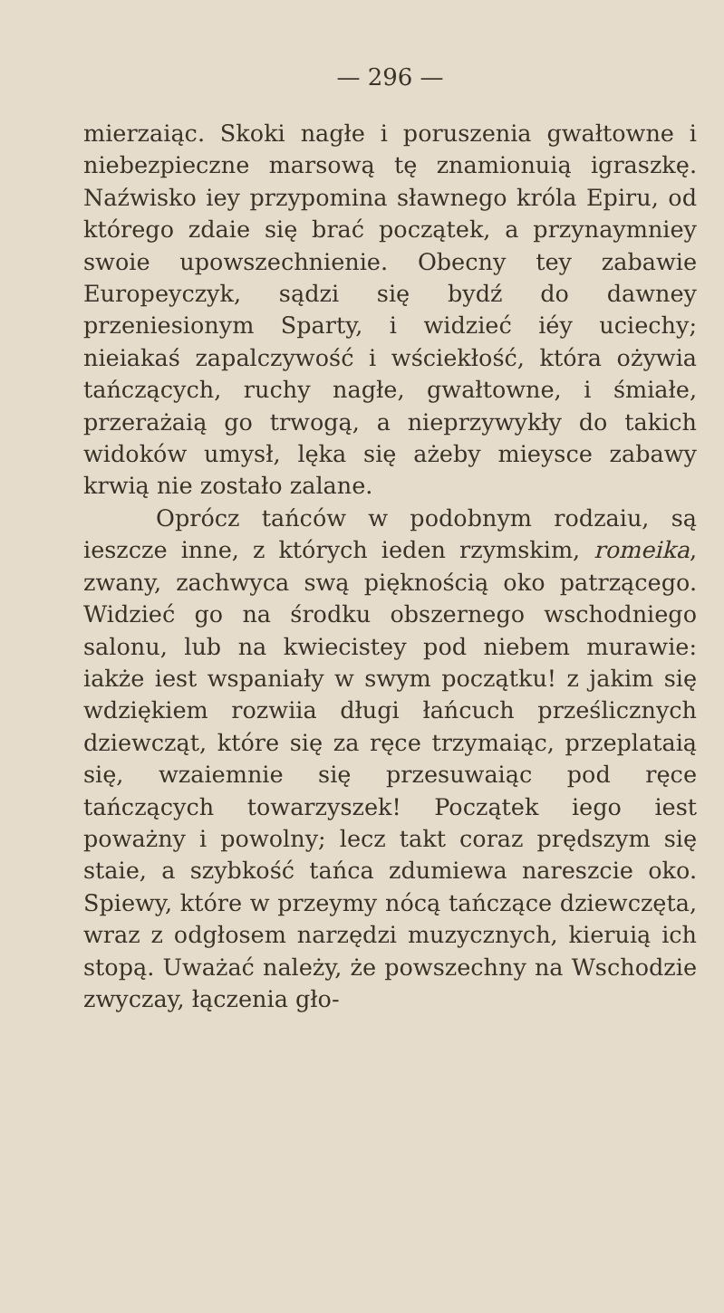— 296 —
mierzaiąc. Skoki nagłe i poruszenia gwałtowne i niebezpieczne marsową tę znamionuią igraszkę. Naźwisko iey przypomina sławnego króla Epiru, od którego zdaie się brać początek, a przynaymniey swoie upowszechnienie. Obecny tey zabawie Europeyczyk, sądzi się bydź do dawney przeniesionym Sparty, i widzieć iéy uciechy; nieiakaś zapalczywość i wściekłość, która ożywia tańczących, ruchy nagłe, gwałtowne, i śmiałe, przerażaią go trwogą, a nieprzywykły do takich widoków umysł, lęka się ażeby mieysce zabawy krwią nie zostało zalane.
Oprócz tańców w podobnym rodzaiu, są ieszcze inne, z których ieden rzymskim, romeika, zwany, zachwyca swą pięknością oko patrzącego. Widzieć go na środku obszernego wschodniego salonu, lub na kwiecistey pod niebem murawie: iakże iest wspaniały w swym początku! z jakim się wdziękiem rozwiia długi łańcuch prześlicznych dziewcząt, które się za ręce trzymaiąc, przeplataią się, wzaiemnie się przesuwaiąc pod ręce tańczących towarzyszek! Początek iego iest poważny i powolny; lecz takt coraz prędszym się staie, a szybkość tańca zdumiewa nareszcie oko. Spiewy, które w przeymy nócą tańczące dziewczęta, wraz z odgłosem narzędzi muzycznych, kieruią ich stopą. Uważać należy, że powszechny na Wschodzie zwyczay, łączenia gło-